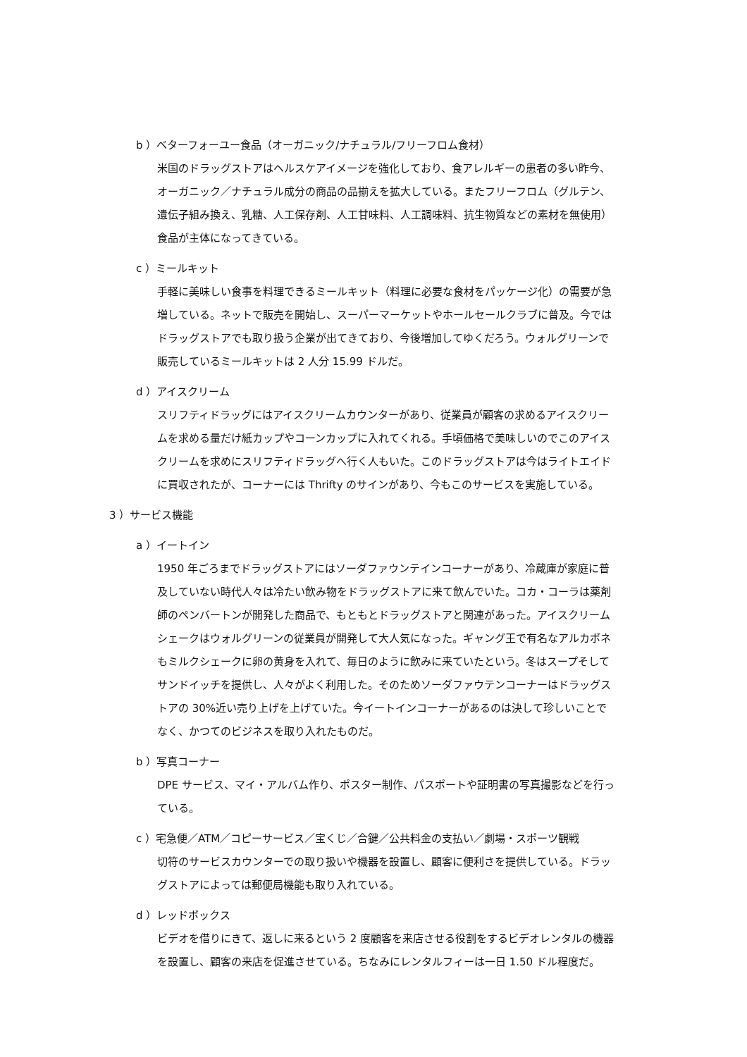b ）ベターフォーユー食品（オーガニック/ナチュラル/フリーフロム食材）
米国のドラッグストアはヘルスケアイメージを強化しており、食アレルギーの患者の多い昨今、オーガニック／ナチュラル成分の商品の品揃えを拡大している。またフリーフロム（グルテン、遺伝子組み換え、乳糖、人工保存剤、人工甘味料、人工調味料、抗生物質などの素材を無使用）食品が主体になってきている。
c ）ミールキット
手軽に美味しい食事を料理できるミールキット（料理に必要な食材をパッケージ化）の需要が急増している。ネットで販売を開始し、スーパーマーケットやホールセールクラブに普及。今ではドラッグストアでも取り扱う企業が出てきており、今後増加してゆくだろう。ウォルグリーンで販売しているミールキットは 2 人分 15.99 ドルだ。
d ）アイスクリーム
スリフティドラッグにはアイスクリームカウンターがあり、従業員が顧客の求めるアイスクリームを求める量だけ紙カップやコーンカップに入れてくれる。手頃価格で美味しいのでこのアイスクリームを求めにスリフティドラッグへ行く人もいた。このドラッグストアは今はライトエイドに買収されたが、コーナーには Thrifty のサインがあり、今もこのサービスを実施している。
3 ）サービス機能
a ）イートイン
1950 年ごろまでドラッグストアにはソーダファウンテインコーナーがあり、冷蔵庫が家庭に普及していない時代人々は冷たい飲み物をドラッグストアに来て飲んでいた。コカ・コーラは薬剤師のペンバートンが開発した商品で、もともとドラッグストアと関連があった。アイスクリームシェークはウォルグリーンの従業員が開発して大人気になった。ギャング王で有名なアルカポネもミルクシェークに卵の黄身を入れて、毎日のように飲みに来ていたという。冬はスープそしてサンドイッチを提供し、人々がよく利用した。そのためソーダファウテンコーナーはドラッグストアの 30%近い売り上げを上げていた。今イートインコーナーがあるのは決して珍しいことでなく、かつてのビジネスを取り入れたものだ。
b ）写真コーナー
DPE サービス、マイ・アルバム作り、ポスター制作、パスポートや証明書の写真撮影などを行っている。
c ）宅急便／ATM／コピーサービス／宝くじ／合鍵／公共料金の支払い／劇場・スポーツ観戦
切符のサービスカウンターでの取り扱いや機器を設置し、顧客に便利さを提供している。ドラッグストアによっては郵便局機能も取り入れている。
d ）レッドボックス
ビデオを借りにきて、返しに来るという 2 度顧客を来店させる役割をするビデオレンタルの機器を設置し、顧客の来店を促進させている。ちなみにレンタルフィーは一日 1.50 ドル程度だ。